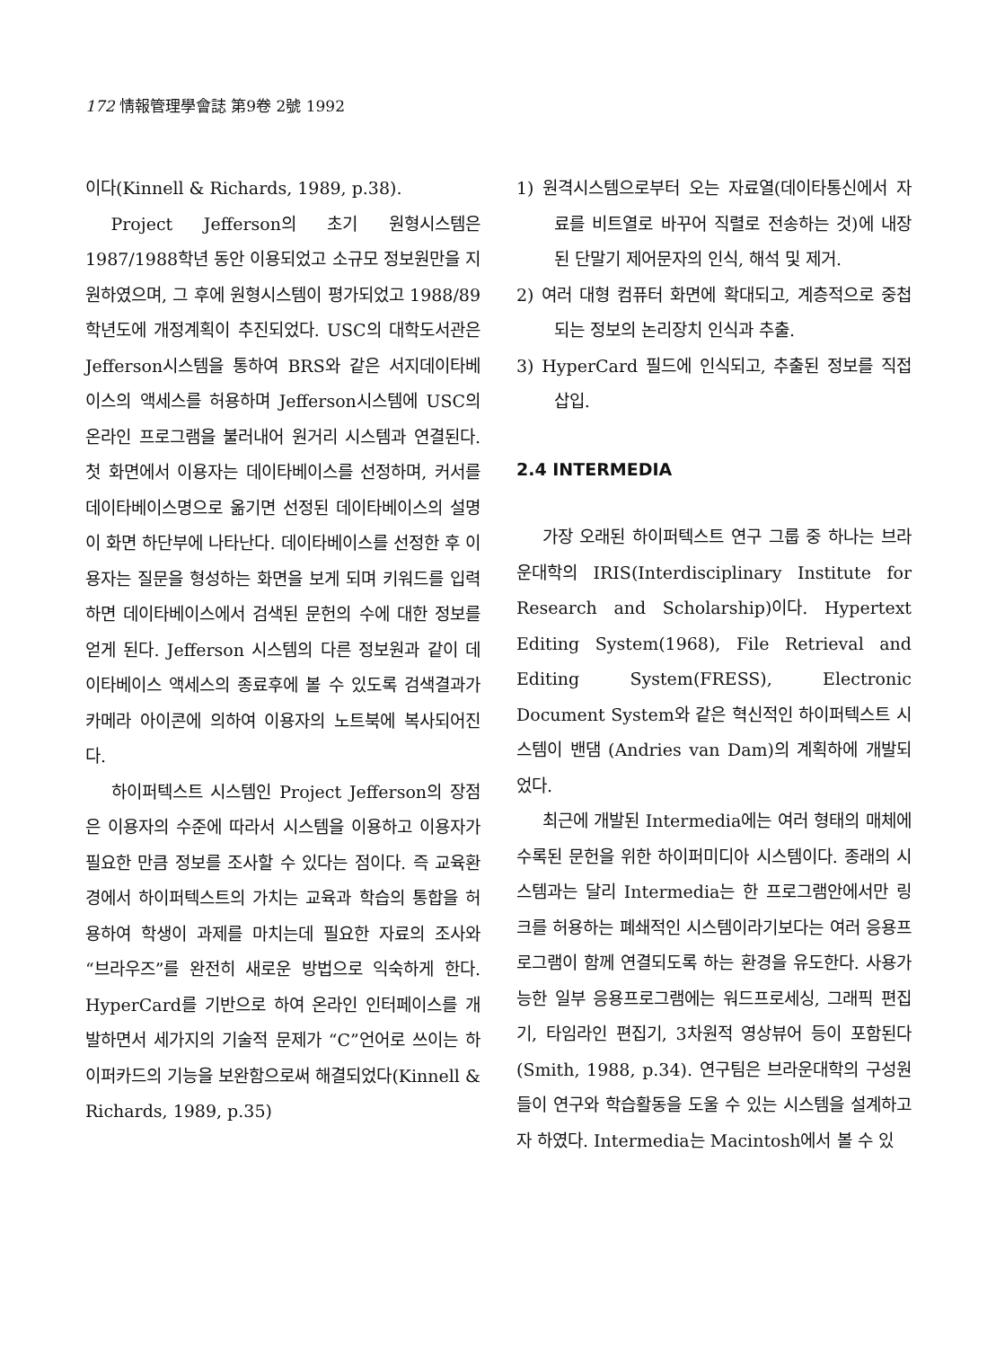172 情報管理學會誌 第9卷 2號 1992
이다(Kinnell & Richards, 1989, p.38).
Project Jefferson의 초기 원형시스템은 1987/1988학년 동안 이용되었고 소규모 정보원만을 지원하였으며, 그 후에 원형시스템이 평가되었고 1988/89학년도에 개정계획이 추진되었다. USC의 대학도서관은 Jefferson시스템을 통하여 BRS와 같은 서지데이타베이스의 액세스를 허용하며 Jefferson시스템에 USC의 온라인 프로그램을 불러내어 원거리 시스템과 연결된다. 첫 화면에서 이용자는 데이타베이스를 선정하며, 커서를 데이타베이스명으로 옮기면 선정된 데이타베이스의 설명이 화면 하단부에 나타난다. 데이타베이스를 선정한 후 이용자는 질문을 형성하는 화면을 보게 되며 키워드를 입력하면 데이타베이스에서 검색된 문헌의 수에 대한 정보를 얻게 된다. Jefferson 시스템의 다른 정보원과 같이 데이타베이스 액세스의 종료후에 볼 수 있도록 검색결과가 카메라 아이콘에 의하여 이용자의 노트북에 복사되어진다.
하이퍼텍스트 시스템인 Project Jefferson의 장점은 이용자의 수준에 따라서 시스템을 이용하고 이용자가 필요한 만큼 정보를 조사할 수 있다는 점이다. 즉 교육환경에서 하이퍼텍스트의 가치는 교육과 학습의 통합을 허용하여 학생이 과제를 마치는데 필요한 자료의 조사와 “브라우즈”를 완전히 새로운 방법으로 익숙하게 한다. HyperCard를 기반으로 하여 온라인 인터페이스를 개발하면서 세가지의 기술적 문제가 “C”언어로 쓰이는 하이퍼카드의 기능을 보완함으로써 해결되었다(Kinnell & Richards, 1989, p.35)
1) 원격시스템으로부터 오는 자료열(데이타통신에서 자료를 비트열로 바꾸어 직렬로 전송하는 것)에 내장된 단말기 제어문자의 인식, 해석 및 제거.
2) 여러 대형 컴퓨터 화면에 확대되고, 계층적으로 중첩되는 정보의 논리장치 인식과 추출.
3) HyperCard 필드에 인식되고, 추출된 정보를 직접 삽입.
2.4 INTERMEDIA
가장 오래된 하이퍼텍스트 연구 그룹 중 하나는 브라운대학의 IRIS(Interdisciplinary Institute for Research and Scholarship)이다. Hypertext Editing System(1968), File Retrieval and Editing System(FRESS), Electronic Document System와 같은 혁신적인 하이퍼텍스트 시스템이 밴댐 (Andries van Dam)의 계획하에 개발되었다.
최근에 개발된 Intermedia에는 여러 형태의 매체에 수록된 문헌을 위한 하이퍼미디아 시스템이다. 종래의 시스템과는 달리 Intermedia는 한 프로그램안에서만 링크를 허용하는 폐쇄적인 시스템이라기보다는 여러 응용프로그램이 함께 연결되도록 하는 환경을 유도한다. 사용가능한 일부 응용프로그램에는 워드프로세싱, 그래픽 편집기, 타임라인 편집기, 3차원적 영상뷰어 등이 포함된다(Smith, 1988, p.34). 연구팀은 브라운대학의 구성원들이 연구와 학습활동을 도울 수 있는 시스템을 설계하고자 하였다. Intermedia는 Macintosh에서 볼 수 있